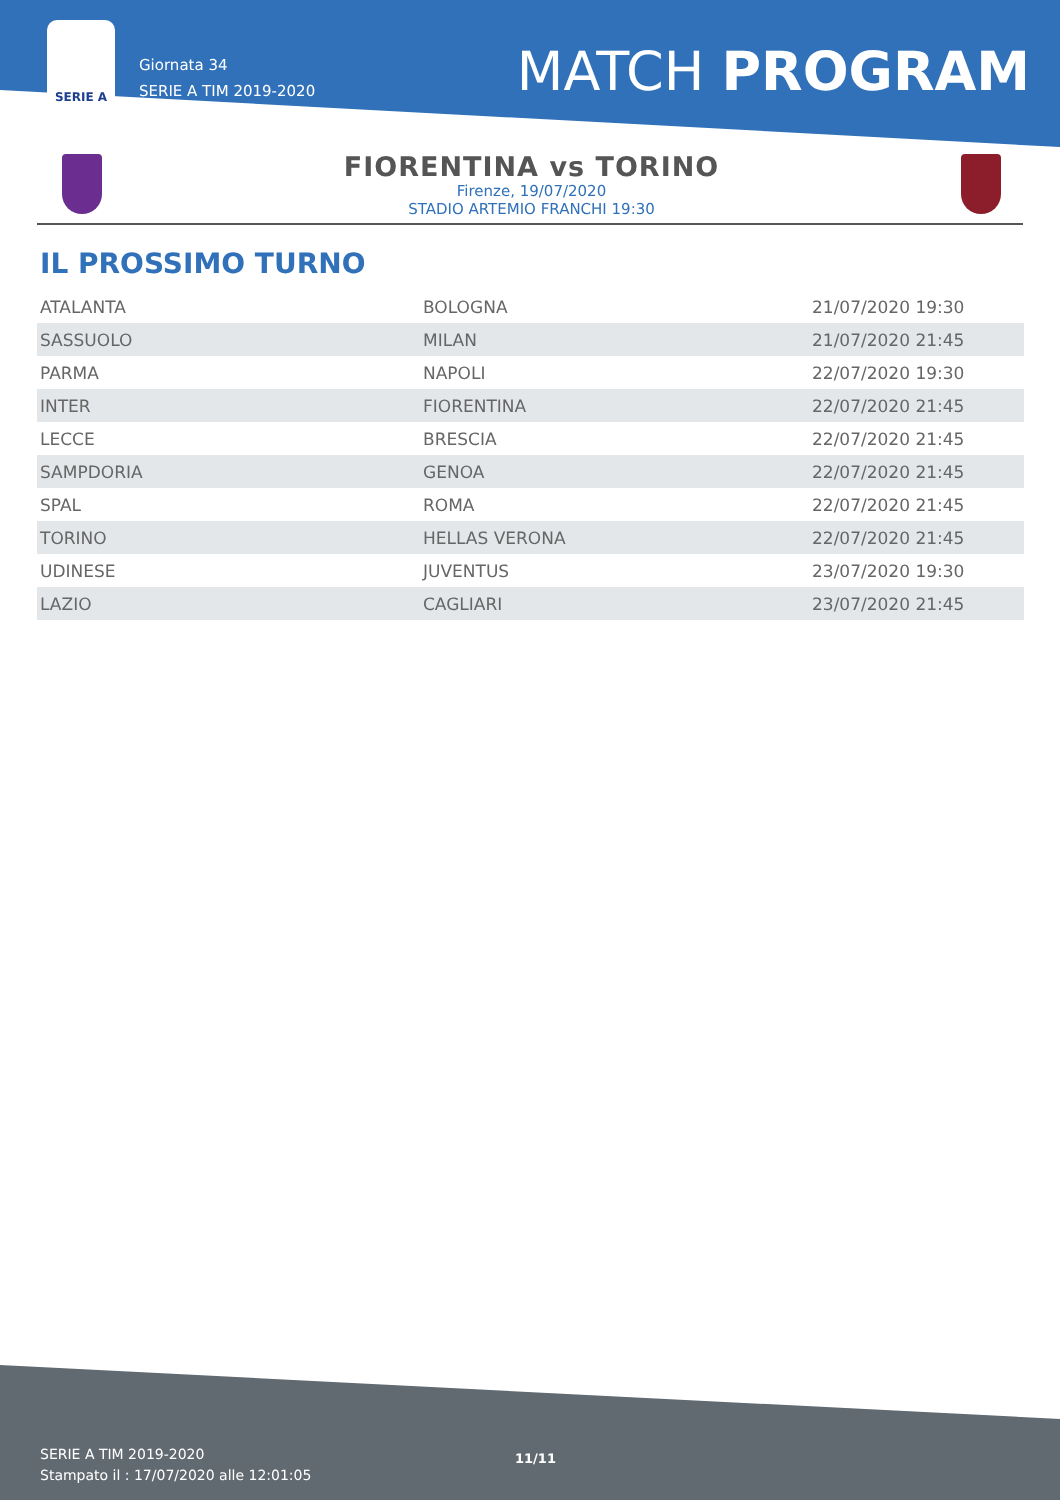SERIE A
Giornata 34
SERIE A TIM 2019-2020
MATCH PROGRAM
FIORENTINA vs TORINO
Firenze, 19/07/2020
STADIO ARTEMIO FRANCHI 19:30
IL PROSSIMO TURNO
| ATALANTA | BOLOGNA | 21/07/2020 19:30 |
| SASSUOLO | MILAN | 21/07/2020 21:45 |
| PARMA | NAPOLI | 22/07/2020 19:30 |
| INTER | FIORENTINA | 22/07/2020 21:45 |
| LECCE | BRESCIA | 22/07/2020 21:45 |
| SAMPDORIA | GENOA | 22/07/2020 21:45 |
| SPAL | ROMA | 22/07/2020 21:45 |
| TORINO | HELLAS VERONA | 22/07/2020 21:45 |
| UDINESE | JUVENTUS | 23/07/2020 19:30 |
| LAZIO | CAGLIARI | 23/07/2020 21:45 |
SERIE A TIM 2019-2020
Stampato il : 17/07/2020 alle 12:01:05
11/11